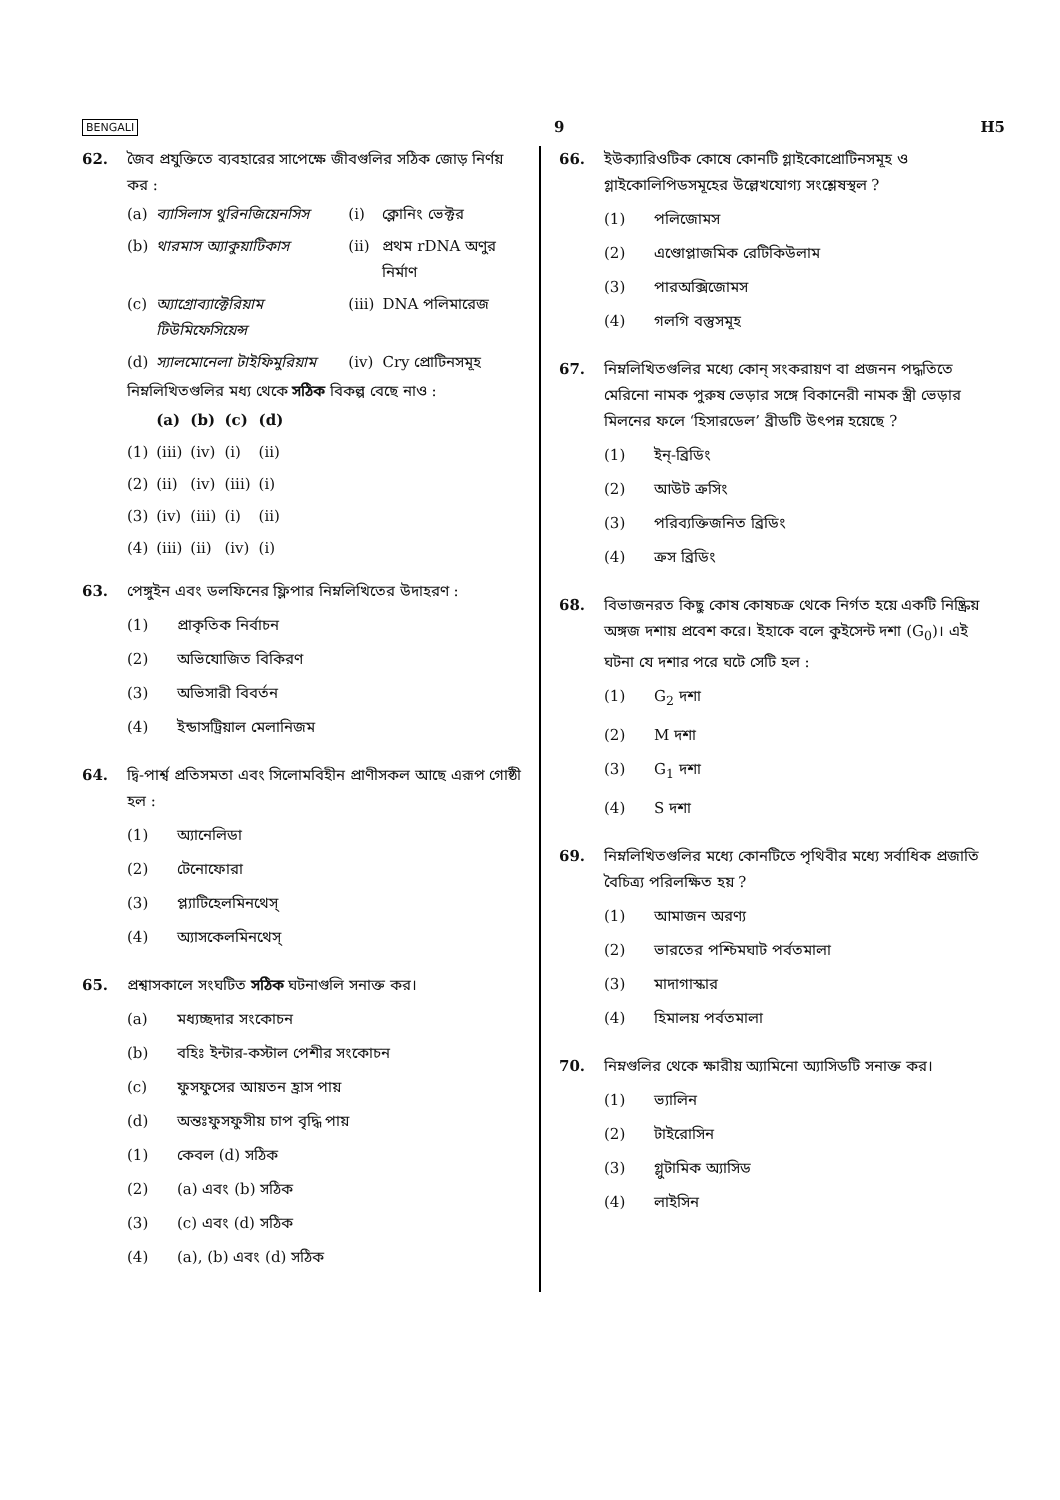BENGALI 9 H5
62. জৈব প্রযুক্তিতে ব্যবহারের সাপেক্ষে জীবগুলির সঠিক জোড় নির্ণয় কর :
| (a) | ব্যাসিলাস থুরিনজিয়েনসিস | (i) | ক্লোনিং ভেক্টর |
| (b) | থারমাস অ্যাকুয়াটিকাস | (ii) | প্রথম rDNA অণুর নির্মাণ |
| (c) | অ্যাগ্রোব্যাক্টেরিয়াম টিউমিফেসিয়েন্স | (iii) | DNA পলিমারেজ |
| (d) | স্যালমোনেলা টাইফিমুরিয়াম | (iv) | Cry প্রোটিনসমূহ |
নিম্নলিখিতগুলির মধ্য থেকে সঠিক বিকল্প বেছে নাও :
| | (a) | (b) | (c) | (d) |
| --- | --- | --- | --- | --- |
| (1) | (iii) | (iv) | (i) | (ii) |
| (2) | (ii) | (iv) | (iii) | (i) |
| (3) | (iv) | (iii) | (i) | (ii) |
| (4) | (iii) | (ii) | (iv) | (i) |
63. পেঙ্গুইন এবং ডলফিনের ফ্লিপার নিম্নলিখিতের উদাহরণ :
(1) প্রাকৃতিক নির্বাচন
(2) অভিযোজিত বিকিরণ
(3) অভিসারী বিবর্তন
(4) ইন্ডাসট্রিয়াল মেলানিজম
64. দ্বি-পার্শ্ব প্রতিসমতা এবং সিলোমবিহীন প্রাণীসকল আছে এরূপ গোষ্ঠী হল :
(1) অ্যানেলিডা
(2) টেনোফোরা
(3) প্ল্যাটিহেলমিনথেস্
(4) অ্যাসকেলমিনথেস্
65. প্রশ্বাসকালে সংঘটিত সঠিক ঘটনাগুলি সনাক্ত কর।
(a) মধ্যচ্ছদার সংকোচন
(b) বহিঃ ইন্টার-কস্টাল পেশীর সংকোচন
(c) ফুসফুসের আয়তন হ্রাস পায়
(d) অন্তঃফুসফুসীয় চাপ বৃদ্ধি পায়
(1) কেবল (d) সঠিক
(2) (a) এবং (b) সঠিক
(3) (c) এবং (d) সঠিক
(4) (a), (b) এবং (d) সঠিক
66. ইউক্যারিওটিক কোষে কোনটি গ্লাইকোপ্রোটিনসমূহ ও গ্লাইকোলিপিডসমূহের উল্লেখযোগ্য সংশ্লেষস্থল ?
(1) পলিজোমস
(2) এণ্ডোপ্লাজমিক রেটিকিউলাম
(3) পারঅক্সিজোমস
(4) গলগি বস্তুসমূহ
67. নিম্নলিখিতগুলির মধ্যে কোন্ সংকরায়ণ বা প্রজনন পদ্ধতিতে মেরিনো নামক পুরুষ ভেড়ার সঙ্গে বিকানেরী নামক স্ত্রী ভেড়ার মিলনের ফলে ‘হিসারডেল’ ব্রীডটি উৎপন্ন হয়েছে ?
(1) ইন্-ব্রিডিং
(2) আউট ক্রসিং
(3) পরিব্যক্তিজনিত ব্রিডিং
(4) ক্রস ব্রিডিং
68. বিভাজনরত কিছু কোষ কোষচক্র থেকে নির্গত হয়ে একটি নিষ্ক্রিয় অঙ্গজ দশায় প্রবেশ করে। ইহাকে বলে কুইসেন্ট দশা (G<sub>0</sub>)। এই ঘটনা যে দশার পরে ঘটে সেটি হল :
(1) G<sub>2</sub> দশা
(2) M দশা
(3) G<sub>1</sub> দশা
(4) S দশা
69. নিম্নলিখিতগুলির মধ্যে কোনটিতে পৃথিবীর মধ্যে সর্বাধিক প্রজাতি বৈচিত্র্য পরিলক্ষিত হয় ?
(1) আমাজন অরণ্য
(2) ভারতের পশ্চিমঘাট পর্বতমালা
(3) মাদাগাস্কার
(4) হিমালয় পর্বতমালা
70. নিম্নগুলির থেকে ক্ষারীয় অ্যামিনো অ্যাসিডটি সনাক্ত কর।
(1) ভ্যালিন
(2) টাইরোসিন
(3) গ্লুটামিক অ্যাসিড
(4) লাইসিন